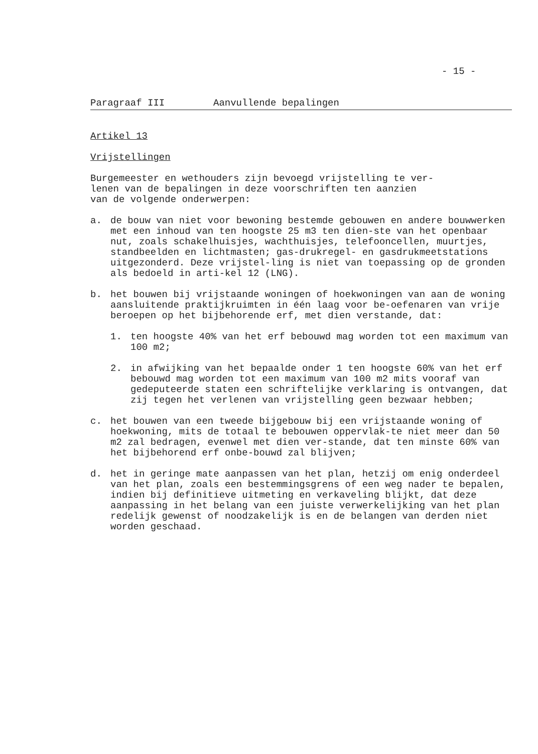- 15 -
Paragraaf III Aanvullende bepalingen
Artikel 13
Vrijstellingen
Burgemeester en wethouders zijn bevoegd vrijstelling te ver-
lenen van de bepalingen in deze voorschriften ten aanzien
van de volgende onderwerpen:
a. de bouw van niet voor bewoning bestemde gebouwen en andere bouwwerken met een inhoud van ten hoogste 25 m3 ten dien-ste van het openbaar nut, zoals schakelhuisjes, wachthuisjes, telefooncellen, muurtjes, standbeelden en lichtmasten; gas-drukregel- en gasdrukmeetstations uitgezonderd. Deze vrijstel-ling is niet van toepassing op de gronden als bedoeld in arti-kel 12 (LNG).
b. het bouwen bij vrijstaande woningen of hoekwoningen van aan de woning aansluitende praktijkruimten in één laag voor be-oefenaren van vrije beroepen op het bijbehorende erf, met dien verstande, dat:
1. ten hoogste 40% van het erf bebouwd mag worden tot een maximum van 100 m2;
2. in afwijking van het bepaalde onder 1 ten hoogste 60% van het erf bebouwd mag worden tot een maximum van 100 m2 mits vooraf van gedeputeerde staten een schriftelijke verklaring is ontvangen, dat zij tegen het verlenen van vrijstelling geen bezwaar hebben;
c. het bouwen van een tweede bijgebouw bij een vrijstaande woning of hoekwoning, mits de totaal te bebouwen oppervlak-te niet meer dan 50 m2 zal bedragen, evenwel met dien ver-stande, dat ten minste 60% van het bijbehorend erf onbe-bouwd zal blijven;
d. het in geringe mate aanpassen van het plan, hetzij om enig onderdeel van het plan, zoals een bestemmingsgrens of een weg nader te bepalen, indien bij definitieve uitmeting en verkaveling blijkt, dat deze aanpassing in het belang van een juiste verwerkelijking van het plan redelijk gewenst of noodzakelijk is en de belangen van derden niet worden geschaad.